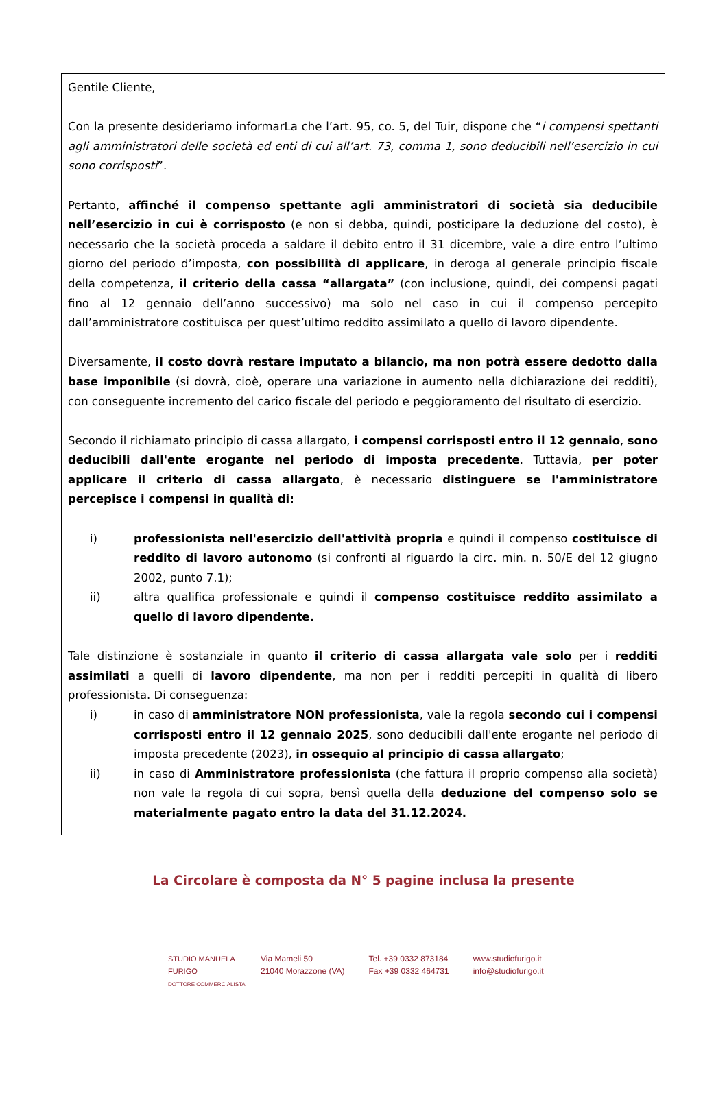Gentile Cliente,
Con la presente desideriamo informarLa che l’art. 95, co. 5, del Tuir, dispone che “i compensi spettanti agli amministratori delle società ed enti di cui all’art. 73, comma 1, sono deducibili nell’esercizio in cui sono corrisposti”.
Pertanto, affinché il compenso spettante agli amministratori di società sia deducibile nell’esercizio in cui è corrisposto (e non si debba, quindi, posticipare la deduzione del costo), è necessario che la società proceda a saldare il debito entro il 31 dicembre, vale a dire entro l’ultimo giorno del periodo d’imposta, con possibilità di applicare, in deroga al generale principio fiscale della competenza, il criterio della cassa “allargata” (con inclusione, quindi, dei compensi pagati fino al 12 gennaio dell’anno successivo) ma solo nel caso in cui il compenso percepito dall’amministratore costituisca per quest’ultimo reddito assimilato a quello di lavoro dipendente.
Diversamente, il costo dovrà restare imputato a bilancio, ma non potrà essere dedotto dalla base imponibile (si dovrà, cioè, operare una variazione in aumento nella dichiarazione dei redditi), con conseguente incremento del carico fiscale del periodo e peggioramento del risultato di esercizio.
Secondo il richiamato principio di cassa allargato, i compensi corrisposti entro il 12 gennaio, sono deducibili dall'ente erogante nel periodo di imposta precedente. Tuttavia, per poter applicare il criterio di cassa allargato, è necessario distinguere se l'amministratore percepisce i compensi in qualità di:
i) professionista nell'esercizio dell'attività propria e quindi il compenso costituisce di reddito di lavoro autonomo (si confronti al riguardo la circ. min. n. 50/E del 12 giugno 2002, punto 7.1);
ii) altra qualifica professionale e quindi il compenso costituisce reddito assimilato a quello di lavoro dipendente.
Tale distinzione è sostanziale in quanto il criterio di cassa allargata vale solo per i redditi assimilati a quelli di lavoro dipendente, ma non per i redditi percepiti in qualità di libero professionista. Di conseguenza:
i) in caso di amministratore NON professionista, vale la regola secondo cui i compensi corrisposti entro il 12 gennaio 2025, sono deducibili dall'ente erogante nel periodo di imposta precedente (2023), in ossequio al principio di cassa allargato;
ii) in caso di Amministratore professionista (che fattura il proprio compenso alla società) non vale la regola di cui sopra, bensì quella della deduzione del compenso solo se materialmente pagato entro la data del 31.12.2024.
La Circolare è composta da N° 5 pagine inclusa la presente
STUDIO MANUELA FURIGO
DOTTORE COMMERCIALISTA
Via Mameli 50
21040 Morazzone (VA)
Tel. +39 0332 873184
Fax +39 0332 464731
www.studiofurigo.it
info@studiofurigo.it